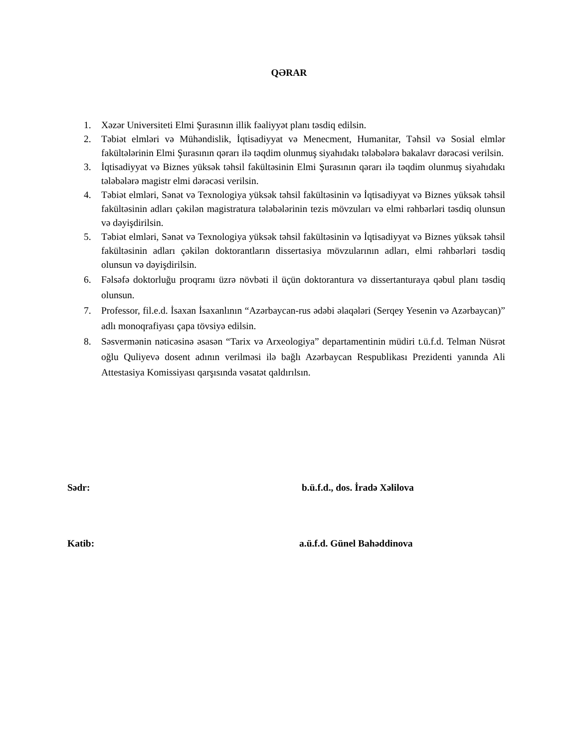QƏRAR
1. Xəzər Universiteti Elmi Şurasının illik fəaliyyət planı təsdiq edilsin.
2. Təbiət elmləri və Mühəndislik, İqtisadiyyat və Menecment, Humanitar, Təhsil və Sosial elmlər fakültələrinin Elmi Şurasının qərarı ilə təqdim olunmuş siyahıdakı tələbələrə bakalavr dərəcəsi verilsin.
3. İqtisadiyyat və Biznes yüksək təhsil fakültəsinin Elmi Şurasının qərarı ilə təqdim olunmuş siyahıdakı tələbələrə magistr elmi dərəcəsi verilsin.
4. Təbiət elmləri, Sənət və Texnologiya yüksək təhsil fakültəsinin və İqtisadiyyat və Biznes yüksək təhsil fakültəsinin adları çəkilən magistratura tələbələrinin tezis mövzuları və elmi rəhbərləri təsdiq olunsun və dəyişdirilsin.
5. Təbiət elmləri, Sənət və Texnologiya yüksək təhsil fakültəsinin və İqtisadiyyat və Biznes yüksək təhsil fakültəsinin adları çəkilən doktorantların dissertasiya mövzularının adları, elmi rəhbərləri təsdiq olunsun və dəyişdirilsin.
6. Fəlsəfə doktorluğu proqramı üzrə növbəti il üçün doktorantura və dissertanturaya qəbul planı təsdiq olunsun.
7. Professor, fil.e.d. İsaxan İsaxanlının “Azərbaycan-rus ədəbi əlaqələri (Serqey Yesenin və Azərbaycan)” adlı monoqrafiyası çapa tövsiyə edilsin.
8. Səsvermənin nəticəsinə əsasən “Tarix və Arxeologiya” departamentinin müdiri t.ü.f.d. Telman Nüsrət oğlu Quliyevə dosent adının verilməsi ilə bağlı Azərbaycan Respublikası Prezidenti yanında Ali Attestasiya Komissiyası qarşısında vəsatət qaldırılsın.
Sədr: b.ü.f.d., dos. İradə Xəlilova
Katib: a.ü.f.d. Günel Bahəddinova